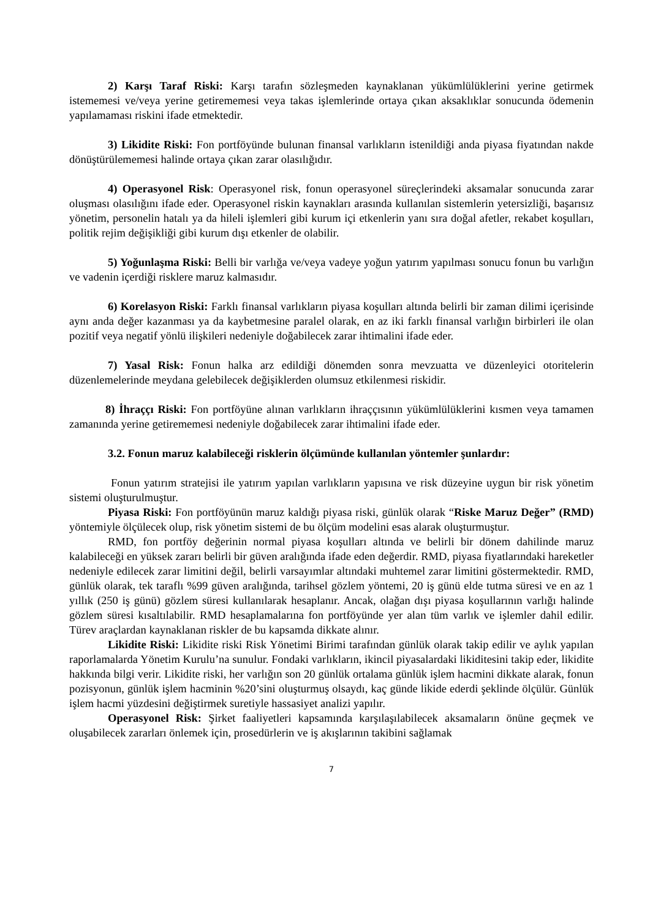2) Karşı Taraf Riski: Karşı tarafın sözleşmeden kaynaklanan yükümlülüklerini yerine getirmek istememesi ve/veya yerine getirememesi veya takas işlemlerinde ortaya çıkan aksaklıklar sonucunda ödemenin yapılamaması riskini ifade etmektedir.
3) Likidite Riski: Fon portföyünde bulunan finansal varlıkların istenildiği anda piyasa fiyatından nakde dönüştürülememesi halinde ortaya çıkan zarar olasılığıdır.
4) Operasyonel Risk: Operasyonel risk, fonun operasyonel süreçlerindeki aksamalar sonucunda zarar oluşması olasılığını ifade eder. Operasyonel riskin kaynakları arasında kullanılan sistemlerin yetersizliği, başarısız yönetim, personelin hatalı ya da hileli işlemleri gibi kurum içi etkenlerin yanı sıra doğal afetler, rekabet koşulları, politik rejim değişikliği gibi kurum dışı etkenler de olabilir.
5) Yoğunlaşma Riski: Belli bir varlığa ve/veya vadeye yoğun yatırım yapılması sonucu fonun bu varlığın ve vadenin içerdiği risklere maruz kalmasıdır.
6) Korelasyon Riski: Farklı finansal varlıkların piyasa koşulları altında belirli bir zaman dilimi içerisinde aynı anda değer kazanması ya da kaybetmesine paralel olarak, en az iki farklı finansal varlığın birbirleri ile olan pozitif veya negatif yönlü ilişkileri nedeniyle doğabilecek zarar ihtimalini ifade eder.
7) Yasal Risk: Fonun halka arz edildiği dönemden sonra mevzuatta ve düzenleyici otoritelerin düzenlemelerinde meydana gelebilecek değişiklerden olumsuz etkilenmesi riskidir.
8) İhraççı Riski: Fon portföyüne alınan varlıkların ihraççısının yükümlülüklerini kısmen veya tamamen zamanında yerine getirememesi nedeniyle doğabilecek zarar ihtimalini ifade eder.
3.2. Fonun maruz kalabileceği risklerin ölçümünde kullanılan yöntemler şunlardır:
Fonun yatırım stratejisi ile yatırım yapılan varlıkların yapısına ve risk düzeyine uygun bir risk yönetim sistemi oluşturulmuştur.
Piyasa Riski: Fon portföyünün maruz kaldığı piyasa riski, günlük olarak “Riske Maruz Değer” (RMD) yöntemiyle ölçülecek olup, risk yönetim sistemi de bu ölçüm modelini esas alarak oluşturmuştur.
RMD, fon portföy değerinin normal piyasa koşulları altında ve belirli bir dönem dahilinde maruz kalabileceği en yüksek zararı belirli bir güven aralığında ifade eden değerdir. RMD, piyasa fiyatlarındaki hareketler nedeniyle edilecek zarar limitini değil, belirli varsayımlar altındaki muhtemel zarar limitini göstermektedir. RMD, günlük olarak, tek taraflı %99 güven aralığında, tarihsel gözlem yöntemi, 20 iş günü elde tutma süresi ve en az 1 yıllık (250 iş günü) gözlem süresi kullanılarak hesaplanır. Ancak, olağan dışı piyasa koşullarının varlığı halinde gözlem süresi kısaltılabilir. RMD hesaplamalarına fon portföyünde yer alan tüm varlık ve işlemler dahil edilir. Türev araçlardan kaynaklanan riskler de bu kapsamda dikkate alınır.
Likidite Riski: Likidite riski Risk Yönetimi Birimi tarafından günlük olarak takip edilir ve aylık yapılan raporlamalarda Yönetim Kurulu’na sunulur. Fondaki varlıkların, ikincil piyasalardaki likiditesini takip eder, likidite hakkında bilgi verir. Likidite riski, her varlığın son 20 günlük ortalama günlük işlem hacmini dikkate alarak, fonun pozisyonun, günlük işlem hacminin %20’sini oluşturmuş olsaydı, kaç günde likide ederdi şeklinde ölçülür. Günlük işlem hacmi yüzdesini değiştirmek suretiyle hassasiyet analizi yapılır.
Operasyonel Risk: Şirket faaliyetleri kapsamında karşılaşılabilecek aksamaların önüne geçmek ve oluşabilecek zararları önlemek için, prosedürlerin ve iş akışlarının takibini sağlamak
7